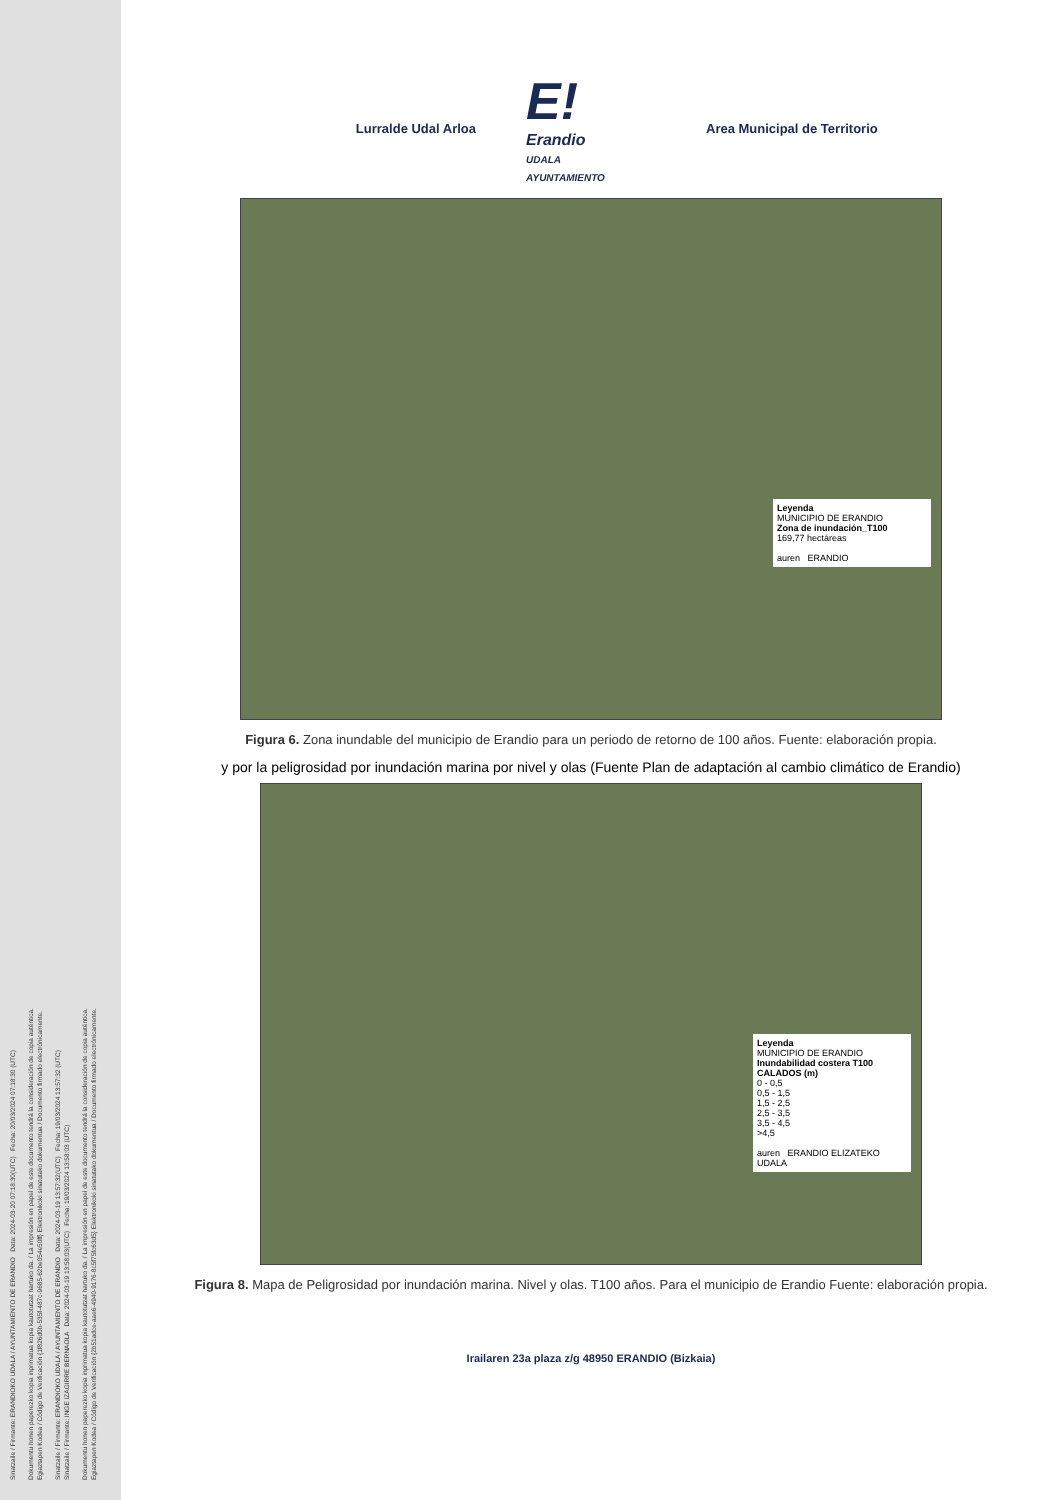Sinatzaile / Firmante: ERANDIOKO UDALA / AYUNTAMIENTO DE ERANDIO Data: 2024-03-20 07:18:30(UTC) Fecha: 20/03/2024 07:18:30 (UTC)
Dokumentu honen paperezko kopia inprimatua kopia kautotutzat hartuko da. / La impresión en papel de este documento tendrá la consideración de copia auténtica.
Egiaztapen Kodea / Código de Verificación {1f826d0b-535f-487c-9685-62be054e50ff} Elektronikoki sinatutako dokumentua / Documento firmado electrónicamente.
Sinatzaile / Firmante: ERANDIOKO UDALA / AYUNTAMIENTO DE ERANDIO Data: 2024-03-19 13:57:32(UTC) Fecha: 19/03/2024 13:57:32 (UTC)
Sinatzaile / Firmante: INGE IZAGIRRE BERNAOLA Data: 2024-03-19 13:58:03(UTC) Fecha: 19/03/2024 13:58:03 (UTC)
Dokumentu honen paperezko kopia inprimatua kopia kautotutzat hartuko da. / La impresión en papel de este documento tendrá la consideración de copia auténtica.
Egiaztapen Kodea / Código de Verificación {2b51adce-aae6-4940-9176-8c5f75fc63d5} Elektronikoki sinatutako dokumentua / Documento firmado electrónicamente.
Lurralde Udal Arloa
E!
Erandio
UDALA
AYUNTAMIENTO
Area Municipal de Territorio
Leyenda
MUNICIPIO DE ERANDIO
Zona de inundación_T100
169,77 hectáreas
auren ERANDIO
Figura 6. Zona inundable del municipio de Erandio para un periodo de retorno de 100 años. Fuente: elaboración propia.
y por la peligrosidad por inundación marina por nivel y olas (Fuente Plan de adaptación al cambio climático de Erandio)
Leyenda
MUNICIPIO DE ERANDIO
Inundabilidad costera T100
CALADOS (m)
0 - 0,5
0,5 - 1,5
1,5 - 2,5
2,5 - 3,5
3,5 - 4,5
>4,5
auren ERANDIO ELIZATEKO UDALA
Figura 8. Mapa de Peligrosidad por inundación marina. Nivel y olas. T100 años. Para el municipio de Erandio Fuente: elaboración propia.
Irailaren 23a plaza z/g 48950 ERANDIO (Bizkaia)